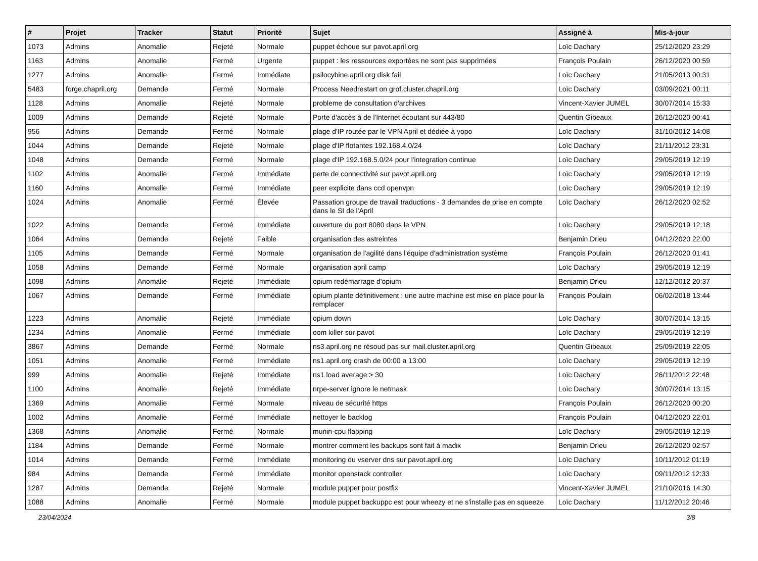| # | Projet | Tracker | Statut | Priorité | Sujet | Assigné à | Mis-à-jour |
| --- | --- | --- | --- | --- | --- | --- | --- |
| 1073 | Admins | Anomalie | Rejeté | Normale | puppet échoue sur pavot.april.org | Loïc Dachary | 25/12/2020 23:29 |
| 1163 | Admins | Anomalie | Fermé | Urgente | puppet : les ressources exportées ne sont pas supprimées | François Poulain | 26/12/2020 00:59 |
| 1277 | Admins | Anomalie | Fermé | Immédiate | psilocybine.april.org disk fail | Loïc Dachary | 21/05/2013 00:31 |
| 5483 | forge.chapril.org | Demande | Fermé | Normale | Process Needrestart on grof.cluster.chapril.org | Loïc Dachary | 03/09/2021 00:11 |
| 1128 | Admins | Anomalie | Rejeté | Normale | probleme de consultation d'archives | Vincent-Xavier JUMEL | 30/07/2014 15:33 |
| 1009 | Admins | Demande | Rejeté | Normale | Porte d'accès à de l'Internet écoutant sur 443/80 | Quentin Gibeaux | 26/12/2020 00:41 |
| 956 | Admins | Demande | Fermé | Normale | plage d'IP routée par le VPN April et dédiée à yopo | Loïc Dachary | 31/10/2012 14:08 |
| 1044 | Admins | Demande | Rejeté | Normale | plage d'IP flotantes 192.168.4.0/24 | Loïc Dachary | 21/11/2012 23:31 |
| 1048 | Admins | Demande | Fermé | Normale | plage d'IP 192.168.5.0/24 pour l'integration continue | Loïc Dachary | 29/05/2019 12:19 |
| 1102 | Admins | Anomalie | Fermé | Immédiate | perte de connectivité sur pavot.april.org | Loïc Dachary | 29/05/2019 12:19 |
| 1160 | Admins | Anomalie | Fermé | Immédiate | peer explicite dans ccd openvpn | Loïc Dachary | 29/05/2019 12:19 |
| 1024 | Admins | Anomalie | Fermé | Élevée | Passation groupe de travail traductions - 3 demandes de prise en compte dans le SI de l'April | Loïc Dachary | 26/12/2020 02:52 |
| 1022 | Admins | Demande | Fermé | Immédiate | ouverture du port 8080 dans le VPN | Loïc Dachary | 29/05/2019 12:18 |
| 1064 | Admins | Demande | Rejeté | Faible | organisation des astreintes | Benjamin Drieu | 04/12/2020 22:00 |
| 1105 | Admins | Demande | Fermé | Normale | organisation de l'agilité dans l'équipe d'administration système | François Poulain | 26/12/2020 01:41 |
| 1058 | Admins | Demande | Fermé | Normale | organisation april camp | Loïc Dachary | 29/05/2019 12:19 |
| 1098 | Admins | Anomalie | Rejeté | Immédiate | opium redémarrage d'opium | Benjamin Drieu | 12/12/2012 20:37 |
| 1067 | Admins | Demande | Fermé | Immédiate | opium plante définitivement : une autre machine est mise en place pour la remplacer | François Poulain | 06/02/2018 13:44 |
| 1223 | Admins | Anomalie | Rejeté | Immédiate | opium down | Loïc Dachary | 30/07/2014 13:15 |
| 1234 | Admins | Anomalie | Fermé | Immédiate | oom killer sur pavot | Loïc Dachary | 29/05/2019 12:19 |
| 3867 | Admins | Demande | Fermé | Normale | ns3.april.org ne résoud pas sur mail.cluster.april.org | Quentin Gibeaux | 25/09/2019 22:05 |
| 1051 | Admins | Anomalie | Fermé | Immédiate | ns1.april.org crash de 00:00 a 13:00 | Loïc Dachary | 29/05/2019 12:19 |
| 999 | Admins | Anomalie | Rejeté | Immédiate | ns1 load average > 30 | Loïc Dachary | 26/11/2012 22:48 |
| 1100 | Admins | Anomalie | Rejeté | Immédiate | nrpe-server ignore le netmask | Loïc Dachary | 30/07/2014 13:15 |
| 1369 | Admins | Anomalie | Fermé | Normale | niveau de sécurité https | François Poulain | 26/12/2020 00:20 |
| 1002 | Admins | Anomalie | Fermé | Immédiate | nettoyer le backlog | François Poulain | 04/12/2020 22:01 |
| 1368 | Admins | Anomalie | Fermé | Normale | munin-cpu flapping | Loïc Dachary | 29/05/2019 12:19 |
| 1184 | Admins | Demande | Fermé | Normale | montrer comment les backups sont fait à madix | Benjamin Drieu | 26/12/2020 02:57 |
| 1014 | Admins | Demande | Fermé | Immédiate | monitoring du vserver dns sur pavot.april.org | Loïc Dachary | 10/11/2012 01:19 |
| 984 | Admins | Demande | Fermé | Immédiate | monitor openstack controller | Loïc Dachary | 09/11/2012 12:33 |
| 1287 | Admins | Demande | Rejeté | Normale | module puppet pour postfix | Vincent-Xavier JUMEL | 21/10/2016 14:30 |
| 1088 | Admins | Anomalie | Fermé | Normale | module puppet backuppc est pour wheezy et ne s'installe pas en squeeze | Loïc Dachary | 11/12/2012 20:46 |
23/04/2024 3/8